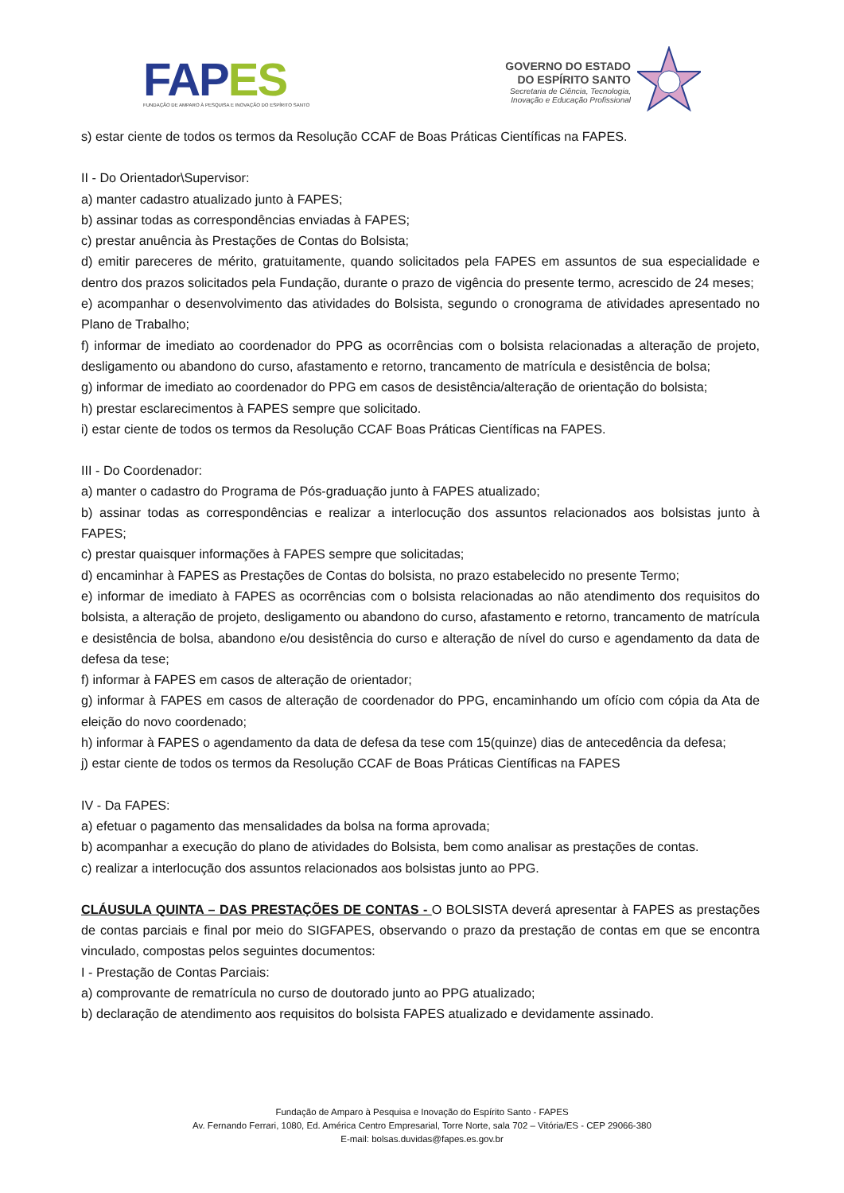FAP ES
FUNDAÇÃO DE AMPARO À PESQUISA E INOVAÇÃO DO ESPÍRITO SANTO
GOVERNO DO ESTADO
DO ESPÍRITO SANTO
Secretaria de Ciência, Tecnologia,
Inovação e Educação Profissional
s) estar ciente de todos os termos da Resolução CCAF de Boas Práticas Científicas na FAPES.
II - Do Orientador\Supervisor:
a) manter cadastro atualizado junto à FAPES;
b) assinar todas as correspondências enviadas à FAPES;
c) prestar anuência às Prestações de Contas do Bolsista;
d) emitir pareceres de mérito, gratuitamente, quando solicitados pela FAPES em assuntos de sua especialidade e dentro dos prazos solicitados pela Fundação, durante o prazo de vigência do presente termo, acrescido de 24 meses;
e) acompanhar o desenvolvimento das atividades do Bolsista, segundo o cronograma de atividades apresentado no Plano de Trabalho;
f) informar de imediato ao coordenador do PPG as ocorrências com o bolsista relacionadas a alteração de projeto, desligamento ou abandono do curso, afastamento e retorno, trancamento de matrícula e desistência de bolsa;
g) informar de imediato ao coordenador do PPG em casos de desistência/alteração de orientação do bolsista;
h) prestar esclarecimentos à FAPES sempre que solicitado.
i) estar ciente de todos os termos da Resolução CCAF Boas Práticas Científicas na FAPES.
III - Do Coordenador:
a) manter o cadastro do Programa de Pós-graduação junto à FAPES atualizado;
b) assinar todas as correspondências e realizar a interlocução dos assuntos relacionados aos bolsistas junto à FAPES;
c) prestar quaisquer informações à FAPES sempre que solicitadas;
d) encaminhar à FAPES as Prestações de Contas do bolsista, no prazo estabelecido no presente Termo;
e) informar de imediato à FAPES as ocorrências com o bolsista relacionadas ao não atendimento dos requisitos do bolsista, a alteração de projeto, desligamento ou abandono do curso, afastamento e retorno, trancamento de matrícula e desistência de bolsa, abandono e/ou desistência do curso e alteração de nível do curso e agendamento da data de defesa da tese;
f) informar à FAPES em casos de alteração de orientador;
g) informar à FAPES em casos de alteração de coordenador do PPG, encaminhando um ofício com cópia da Ata de eleição do novo coordenado;
h) informar à FAPES o agendamento da data de defesa da tese com 15(quinze) dias de antecedência da defesa;
j) estar ciente de todos os termos da Resolução CCAF de Boas Práticas Científicas na FAPES
IV - Da FAPES:
a) efetuar o pagamento das mensalidades da bolsa na forma aprovada;
b) acompanhar a execução do plano de atividades do Bolsista, bem como analisar as prestações de contas.
c) realizar a interlocução dos assuntos relacionados aos bolsistas junto ao PPG.
CLÁUSULA QUINTA – DAS PRESTAÇÕES DE CONTAS - O BOLSISTA deverá apresentar à FAPES as prestações de contas parciais e final por meio do SIGFAPES, observando o prazo da prestação de contas em que se encontra vinculado, compostas pelos seguintes documentos:
I - Prestação de Contas Parciais:
a) comprovante de rematrícula no curso de doutorado junto ao PPG atualizado;
b) declaração de atendimento aos requisitos do bolsista FAPES atualizado e devidamente assinado.
Fundação de Amparo à Pesquisa e Inovação do Espírito Santo - FAPES
Av. Fernando Ferrari, 1080, Ed. América Centro Empresarial, Torre Norte, sala 702 – Vitória/ES - CEP 29066-380
E-mail: bolsas.duvidas@fapes.es.gov.br